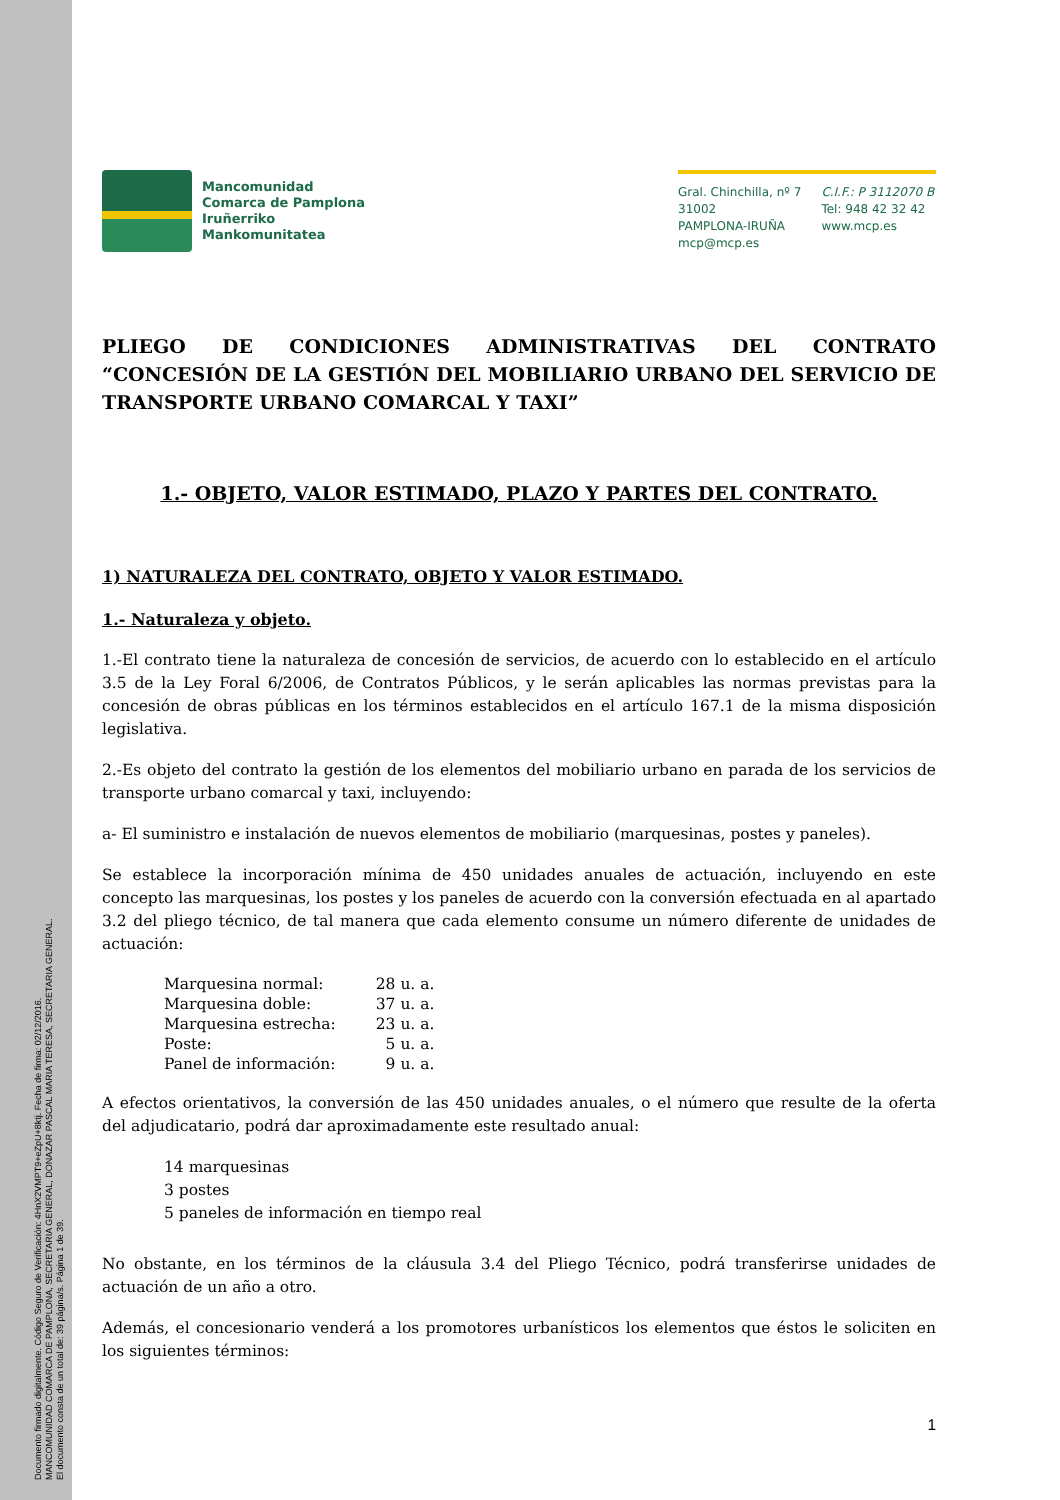Documento firmado digitalmente. Código Seguro de Verificación: 4HnX2VMPT9+eZpU+8ktj. Fecha de firma: 02/12/2016.
MANCOMUNIDAD COMARCA DE PAMPLONA, SECRETARIA GENERAL, DONAZAR PASCAL MARIA TERESA, SECRETARIA GENERAL.
El documento consta de un total de: 39 página/s. Página 1 de 39.
Mancomunidad
Comarca de Pamplona
Iruñerriko
Mankomunitatea
Gral. Chinchilla, nº 7
31002
PAMPLONA-IRUÑA
mcp@mcp.es
C.I.F.: P 3112070 B
Tel: 948 42 32 42
www.mcp.es
PLIEGO DE CONDICIONES ADMINISTRATIVAS DEL CONTRATO “CONCESIÓN DE LA GESTIÓN DEL MOBILIARIO URBANO DEL SERVICIO DE TRANSPORTE URBANO COMARCAL Y TAXI”
1.- OBJETO, VALOR ESTIMADO, PLAZO Y PARTES DEL CONTRATO.
1) NATURALEZA DEL CONTRATO, OBJETO Y VALOR ESTIMADO.
1.- Naturaleza y objeto.
1.-El contrato tiene la naturaleza de concesión de servicios, de acuerdo con lo establecido en el artículo 3.5 de la Ley Foral 6/2006, de Contratos Públicos, y le serán aplicables las normas previstas para la concesión de obras públicas en los términos establecidos en el artículo 167.1 de la misma disposición legislativa.
2.-Es objeto del contrato la gestión de los elementos del mobiliario urbano en parada de los servicios de transporte urbano comarcal y taxi, incluyendo:
a- El suministro e instalación de nuevos elementos de mobiliario (marquesinas, postes y paneles).
Se establece la incorporación mínima de 450 unidades anuales de actuación, incluyendo en este concepto las marquesinas, los postes y los paneles de acuerdo con la conversión efectuada en al apartado 3.2 del pliego técnico, de tal manera que cada elemento consume un número diferente de unidades de actuación:
| Marquesina normal: | 28 u. a. |
| Marquesina doble: | 37 u. a. |
| Marquesina estrecha: | 23 u. a. |
| Poste: | 5 u. a. |
| Panel de información: | 9 u. a. |
A efectos orientativos, la conversión de las 450 unidades anuales, o el número que resulte de la oferta del adjudicatario, podrá dar aproximadamente este resultado anual:
14 marquesinas
3 postes
5 paneles de información en tiempo real
No obstante, en los términos de la cláusula 3.4 del Pliego Técnico, podrá transferirse unidades de actuación de un año a otro.
Además, el concesionario venderá a los promotores urbanísticos los elementos que éstos le soliciten en los siguientes términos:
1